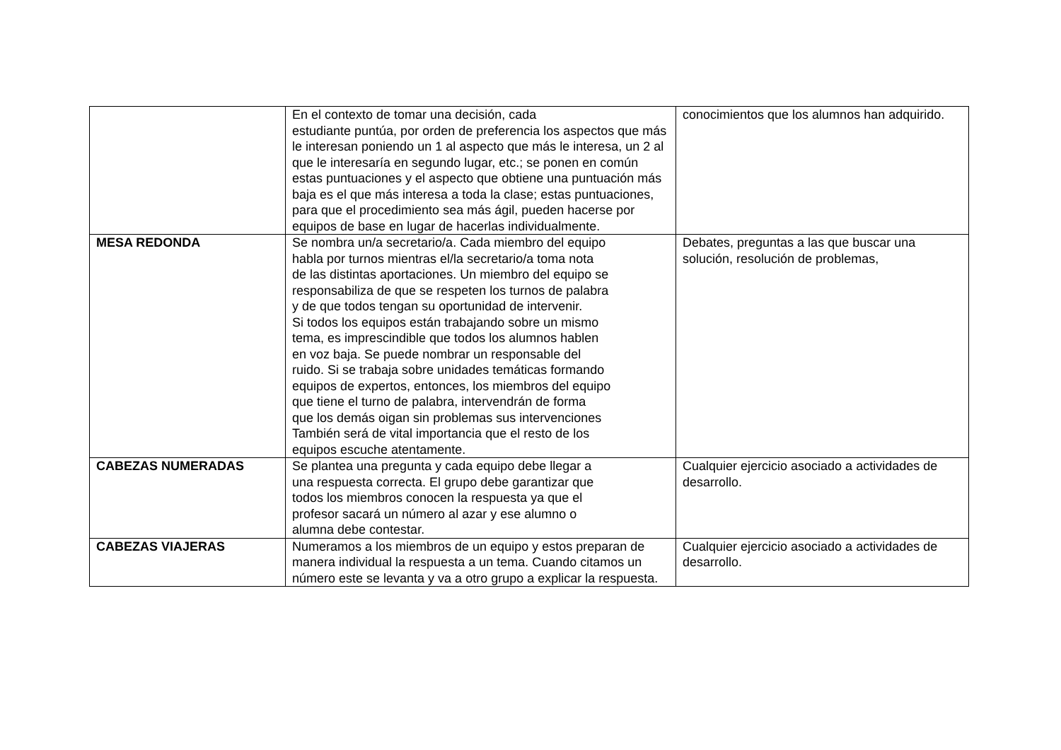| | En el contexto de tomar una decisión, cada estudiante puntúa, por orden de preferencia los aspectos que más le interesan poniendo un 1 al aspecto que más le interesa, un 2 al que le interesaría en segundo lugar, etc.; se ponen en común estas puntuaciones y el aspecto que obtiene una puntuación más baja es el que más interesa a toda la clase; estas puntuaciones, para que el procedimiento sea más ágil, pueden hacerse por equipos de base en lugar de hacerlas individualmente. | conocimientos que los alumnos han adquirido. |
| MESA REDONDA | Se nombra un/a secretario/a. Cada miembro del equipo habla por turnos mientras el/la secretario/a toma nota de las distintas aportaciones. Un miembro del equipo se responsabiliza de que se respeten los turnos de palabra y de que todos tengan su oportunidad de intervenir. Si todos los equipos están trabajando sobre un mismo tema, es imprescindible que todos los alumnos hablen en voz baja. Se puede nombrar un responsable del ruido. Si se trabaja sobre unidades temáticas formando equipos de expertos, entonces, los miembros del equipo que tiene el turno de palabra, intervendrán de forma que los demás oigan sin problemas sus intervenciones También será de vital importancia que el resto de los equipos escuche atentamente. | Debates, preguntas a las que buscar una solución, resolución de problemas, |
| CABEZAS NUMERADAS | Se plantea una pregunta y cada equipo debe llegar a una respuesta correcta. El grupo debe garantizar que todos los miembros conocen la respuesta ya que el profesor sacará un número al azar y ese alumno o alumna debe contestar. | Cualquier ejercicio asociado a actividades de desarrollo. |
| CABEZAS VIAJERAS | Numeramos a los miembros de un equipo y estos preparan de manera individual la respuesta a un tema. Cuando citamos un número este se levanta y va a otro grupo a explicar la respuesta. | Cualquier ejercicio asociado a actividades de desarrollo. |